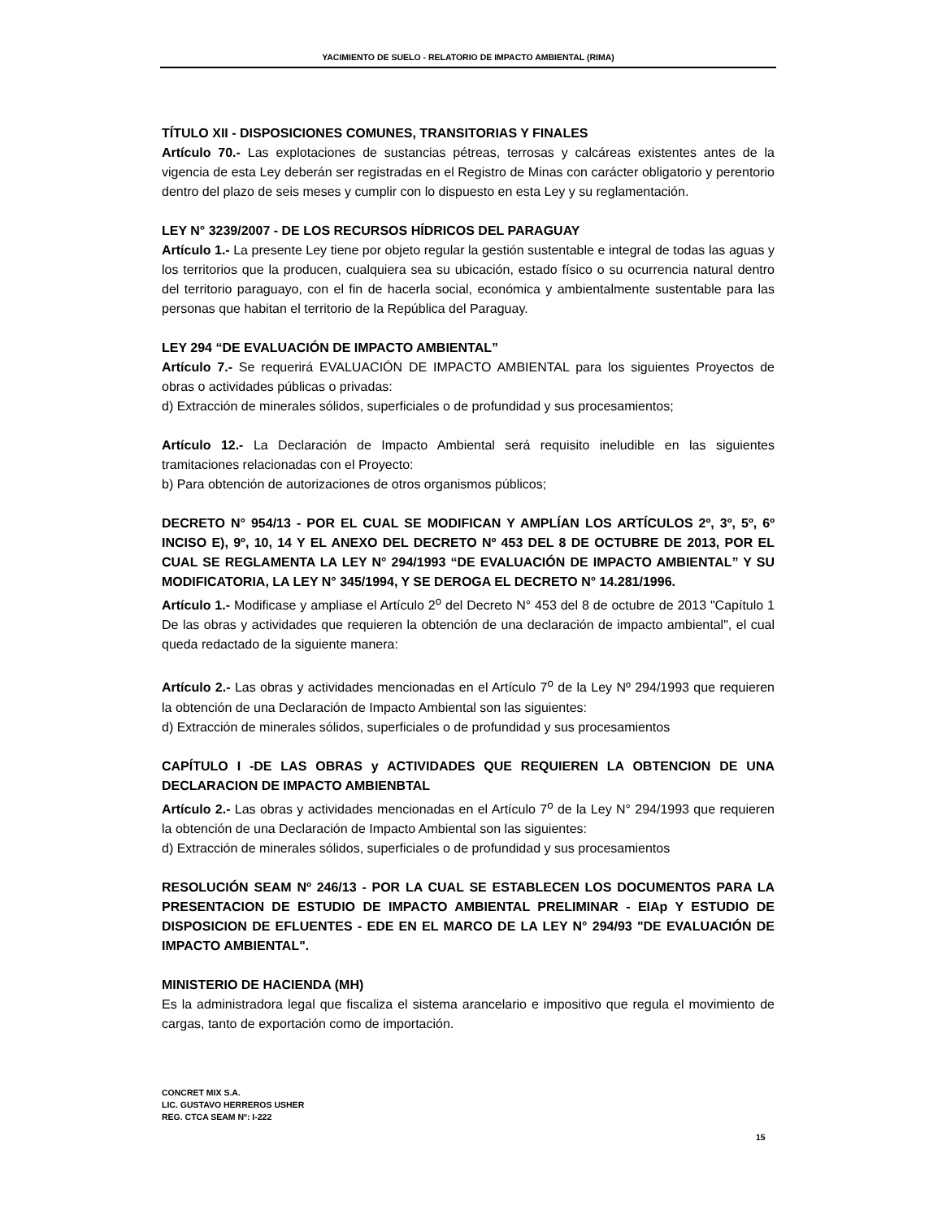YACIMIENTO DE SUELO - RELATORIO DE IMPACTO AMBIENTAL (RIMA)
TÍTULO XII - DISPOSICIONES COMUNES, TRANSITORIAS Y FINALES
Artículo 70.- Las explotaciones de sustancias pétreas, terrosas y calcáreas existentes antes de la vigencia de esta Ley deberán ser registradas en el Registro de Minas con carácter obligatorio y perentorio dentro del plazo de seis meses y cumplir con lo dispuesto en esta Ley y su reglamentación.
LEY N° 3239/2007 - DE LOS RECURSOS HÍDRICOS DEL PARAGUAY
Artículo 1.- La presente Ley tiene por objeto regular la gestión sustentable e integral de todas las aguas y los territorios que la producen, cualquiera sea su ubicación, estado físico o su ocurrencia natural dentro del territorio paraguayo, con el fin de hacerla social, económica y ambientalmente sustentable para las personas que habitan el territorio de la República del Paraguay.
LEY 294 “DE EVALUACIÓN DE IMPACTO AMBIENTAL”
Artículo 7.- Se requerirá EVALUACIÓN DE IMPACTO AMBIENTAL para los siguientes Proyectos de obras o actividades públicas o privadas:
d) Extracción de minerales sólidos, superficiales o de profundidad y sus procesamientos;
Artículo 12.- La Declaración de Impacto Ambiental será requisito ineludible en las siguientes tramitaciones relacionadas con el Proyecto:
b) Para obtención de autorizaciones de otros organismos públicos;
DECRETO N° 954/13 - POR EL CUAL SE MODIFICAN Y AMPLÍAN LOS ARTÍCULOS 2º, 3º, 5º, 6º INCISO E), 9º, 10, 14 Y EL ANEXO DEL DECRETO Nº 453 DEL 8 DE OCTUBRE DE 2013, POR EL CUAL SE REGLAMENTA LA LEY N° 294/1993 “DE EVALUACIÓN DE IMPACTO AMBIENTAL” Y SU MODIFICATORIA, LA LEY N° 345/1994, Y SE DEROGA EL DECRETO N° 14.281/1996.
Artículo 1.- Modificase y ampliase el Artículo 2<sup>o</sup> del Decreto N° 453 del 8 de octubre de 2013 "Capítulo 1 De las obras y actividades que requieren la obtención de una declaración de impacto ambiental", el cual queda redactado de la siguiente manera:
Artículo 2.- Las obras y actividades mencionadas en el Artículo 7<sup>o</sup> de la Ley Nº 294/1993 que requieren la obtención de una Declaración de Impacto Ambiental son las siguientes:
d) Extracción de minerales sólidos, superficiales o de profundidad y sus procesamientos
CAPÍTULO I -DE LAS OBRAS y ACTIVIDADES QUE REQUIEREN LA OBTENCION DE UNA DECLARACION DE IMPACTO AMBIENBTAL
Artículo 2.- Las obras y actividades mencionadas en el Artículo 7<sup>o</sup> de la Ley N° 294/1993 que requieren la obtención de una Declaración de Impacto Ambiental son las siguientes:
d) Extracción de minerales sólidos, superficiales o de profundidad y sus procesamientos
RESOLUCIÓN SEAM Nº 246/13 - POR LA CUAL SE ESTABLECEN LOS DOCUMENTOS PARA LA PRESENTACION DE ESTUDIO DE IMPACTO AMBIENTAL PRELIMINAR - EIAp Y ESTUDIO DE DISPOSICION DE EFLUENTES - EDE EN EL MARCO DE LA LEY N° 294/93 "DE EVALUACIÓN DE IMPACTO AMBIENTAL".
MINISTERIO DE HACIENDA (MH)
Es la administradora legal que fiscaliza el sistema arancelario e impositivo que regula el movimiento de cargas, tanto de exportación como de importación.
CONCRET MIX S.A.
LIC. GUSTAVO HERREROS USHER
REG. CTCA SEAM Nº: I-222
15